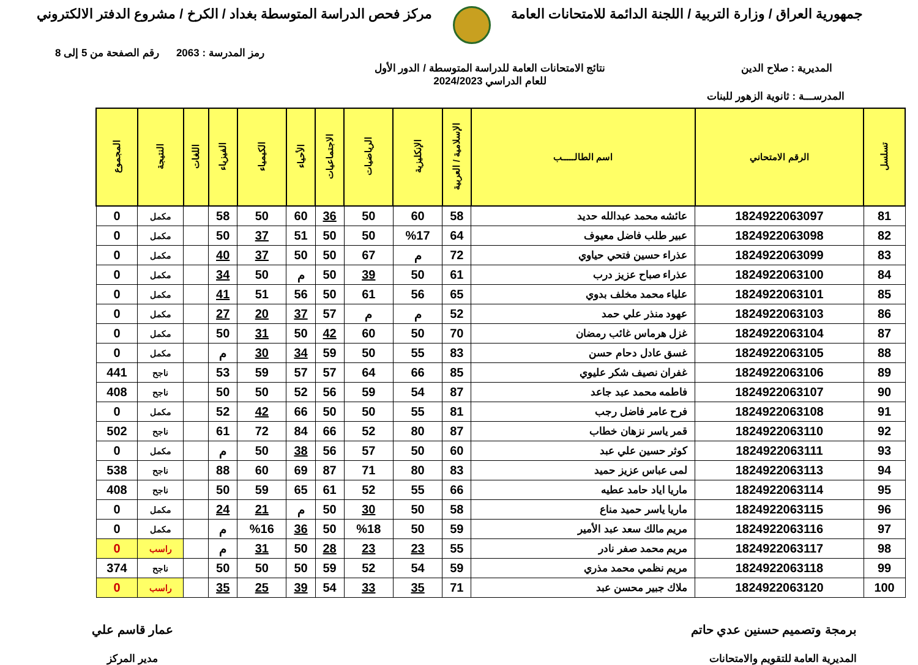جمهورية العراق / وزارة التربية / اللجنة الدائمة للامتحانات العامة
مركز فحص الدراسة المتوسطة بغداد / الكرخ / مشروع الدفتر الالكتروني
رمز المدرسة : 2063 رقم الصفحة من 5 إلى 8
المديرية : صلاح الدين نتائج الامتحانات العامة للدراسة المتوسطة / الدور الأول
للعام الدراسي 2024/2023
المدرســـة : ثانوية الزهور للبنات
| تسلسل | الرقم الامتحاني | اسم الطالـــــب | الإسلامية / العربية | الإنكليزية | الرياضيات | الاجتماعيات | الأحياء | الكيمياء | الفيزياء | اللغات | النتيجة | المجموع |
| --- | --- | --- | --- | --- | --- | --- | --- | --- | --- | --- | --- | --- |
| 81 | 1824922063097 | عائشه محمد عبدالله حديد | 58 | 60 | 50 | 36 | 60 | 50 | 58 | | مكمل | 0 |
| 82 | 1824922063098 | عبير طلب فاضل معيوف | 64 | %17 | 50 | 50 | 51 | 37 | 50 | | مكمل | 0 |
| 83 | 1824922063099 | عذراء حسين فتحي حياوي | 72 | م | 67 | 50 | 50 | 37 | 40 | | مكمل | 0 |
| 84 | 1824922063100 | عذراء صباح عزيز درب | 61 | 50 | 39 | 50 | م | 50 | 34 | | مكمل | 0 |
| 85 | 1824922063101 | علياء محمد مخلف بدوي | 65 | 56 | 61 | 50 | 56 | 51 | 41 | | مكمل | 0 |
| 86 | 1824922063103 | عهود منذر علي حمد | 52 | م | م | 57 | 37 | 20 | 27 | | مكمل | 0 |
| 87 | 1824922063104 | غزل هرماس غائب رمضان | 70 | 50 | 60 | 42 | 50 | 31 | 50 | | مكمل | 0 |
| 88 | 1824922063105 | غسق عادل دحام حسن | 83 | 55 | 50 | 59 | 34 | 30 | م | | مكمل | 0 |
| 89 | 1824922063106 | غفران نصيف شكر عليوي | 85 | 66 | 64 | 57 | 57 | 59 | 53 | | ناجح | 441 |
| 90 | 1824922063107 | فاطمه محمد عبد جاعد | 87 | 54 | 59 | 56 | 52 | 50 | 50 | | ناجح | 408 |
| 91 | 1824922063108 | فرح عامر فاضل رجب | 81 | 55 | 50 | 50 | 66 | 42 | 52 | | مكمل | 0 |
| 92 | 1824922063110 | قمر ياسر نزهان خطاب | 87 | 80 | 52 | 66 | 84 | 72 | 61 | | ناجح | 502 |
| 93 | 1824922063111 | كوثر حسين علي عبد | 60 | 50 | 57 | 56 | 38 | 50 | م | | مكمل | 0 |
| 94 | 1824922063113 | لمى عباس عزيز حميد | 83 | 80 | 71 | 87 | 69 | 60 | 88 | | ناجح | 538 |
| 95 | 1824922063114 | ماريا اياد حامد عطيه | 66 | 55 | 52 | 61 | 65 | 59 | 50 | | ناجح | 408 |
| 96 | 1824922063115 | ماريا ياسر حميد مناع | 58 | 50 | 30 | 50 | م | 21 | 24 | | مكمل | 0 |
| 97 | 1824922063116 | مريم مالك سعد عبد الأمير | 59 | 50 | %18 | 50 | 36 | %16 | م | | مكمل | 0 |
| 98 | 1824922063117 | مريم محمد صفر نادر | 55 | 23 | 23 | 28 | 50 | 31 | م | | راسب | 0 |
| 99 | 1824922063118 | مريم نظمي محمد مذري | 59 | 54 | 52 | 59 | 50 | 50 | 50 | | ناجح | 374 |
| 100 | 1824922063120 | ملاك جبير محسن عبد | 71 | 35 | 33 | 54 | 39 | 25 | 35 | | راسب | 0 |
برمجة وتصميم حسنين عدي حاتم
المديرية العامة للتقويم والامتحانات
عمار قاسم علي
مدير المركز